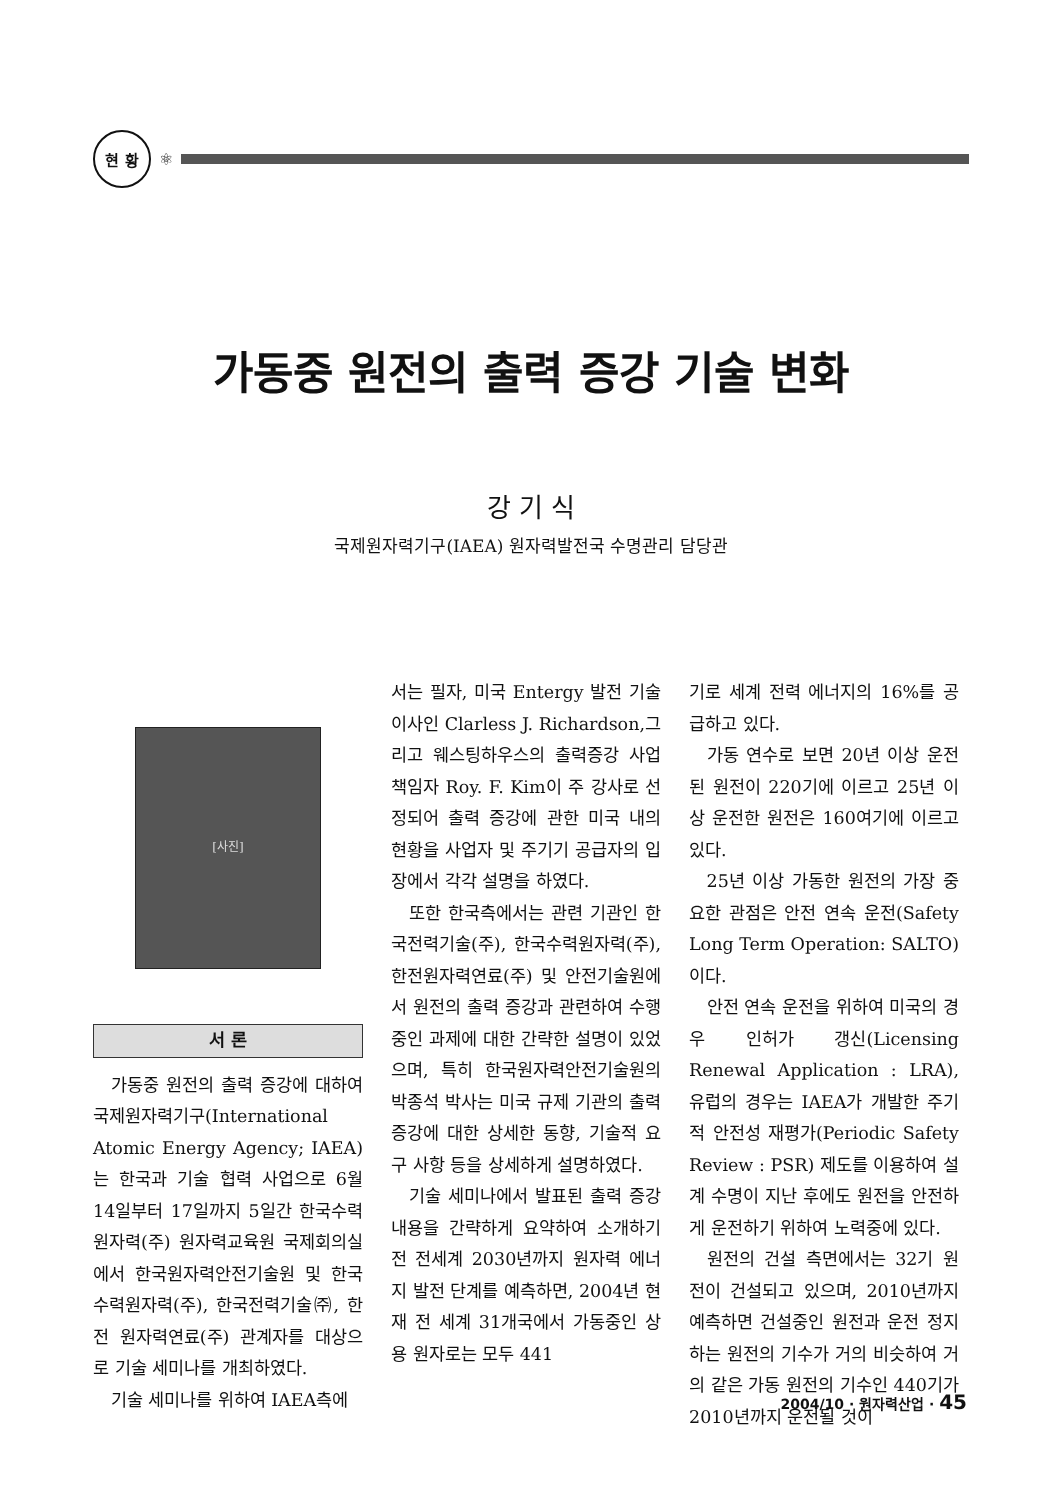현 황
⚛
가동중 원전의 출력 증강 기술 변화
강 기 식
국제원자력기구(IAEA) 원자력발전국 수명관리 담당관
[사진]
서 론
가동중 원전의 출력 증강에 대하여 국제원자력기구(International Atomic Energy Agency; IAEA)는 한국과 기술 협력 사업으로 6월 14일부터 17일까지 5일간 한국수력원자력(주) 원자력교육원 국제회의실에서 한국원자력안전기술원 및 한국수력원자력(주), 한국전력기술㈜, 한전 원자력연료(주) 관계자를 대상으로 기술 세미나를 개최하였다.
기술 세미나를 위하여 IAEA측에
서는 필자, 미국 Entergy 발전 기술이사인 Clarless J. Richardson,그리고 웨스팅하우스의 출력증강 사업 책임자 Roy. F. Kim이 주 강사로 선정되어 출력 증강에 관한 미국 내의 현황을 사업자 및 주기기 공급자의 입장에서 각각 설명을 하였다.
또한 한국측에서는 관련 기관인 한국전력기술(주), 한국수력원자력(주), 한전원자력연료(주) 및 안전기술원에서 원전의 출력 증강과 관련하여 수행중인 과제에 대한 간략한 설명이 있었으며, 특히 한국원자력안전기술원의 박종석 박사는 미국 규제 기관의 출력 증강에 대한 상세한 동향, 기술적 요구 사항 등을 상세하게 설명하였다.
기술 세미나에서 발표된 출력 증강 내용을 간략하게 요약하여 소개하기 전 전세계 2030년까지 원자력 에너지 발전 단계를 예측하면, 2004년 현재 전 세계 31개국에서 가동중인 상용 원자로는 모두 441
기로 세계 전력 에너지의 16%를 공급하고 있다.
가동 연수로 보면 20년 이상 운전된 원전이 220기에 이르고 25년 이상 운전한 원전은 160여기에 이르고 있다.
25년 이상 가동한 원전의 가장 중요한 관점은 안전 연속 운전(Safety Long Term Operation: SALTO)이다.
안전 연속 운전을 위하여 미국의 경우 인허가 갱신(Licensing Renewal Application : LRA), 유럽의 경우는 IAEA가 개발한 주기적 안전성 재평가(Periodic Safety Review : PSR) 제도를 이용하여 설계 수명이 지난 후에도 원전을 안전하게 운전하기 위하여 노력중에 있다.
원전의 건설 측면에서는 32기 원전이 건설되고 있으며, 2010년까지 예측하면 건설중인 원전과 운전 정지하는 원전의 기수가 거의 비슷하여 거의 같은 가동 원전의 기수인 440기가 2010년까지 운전될 것이
2004/10 · 원자력산업 · 45